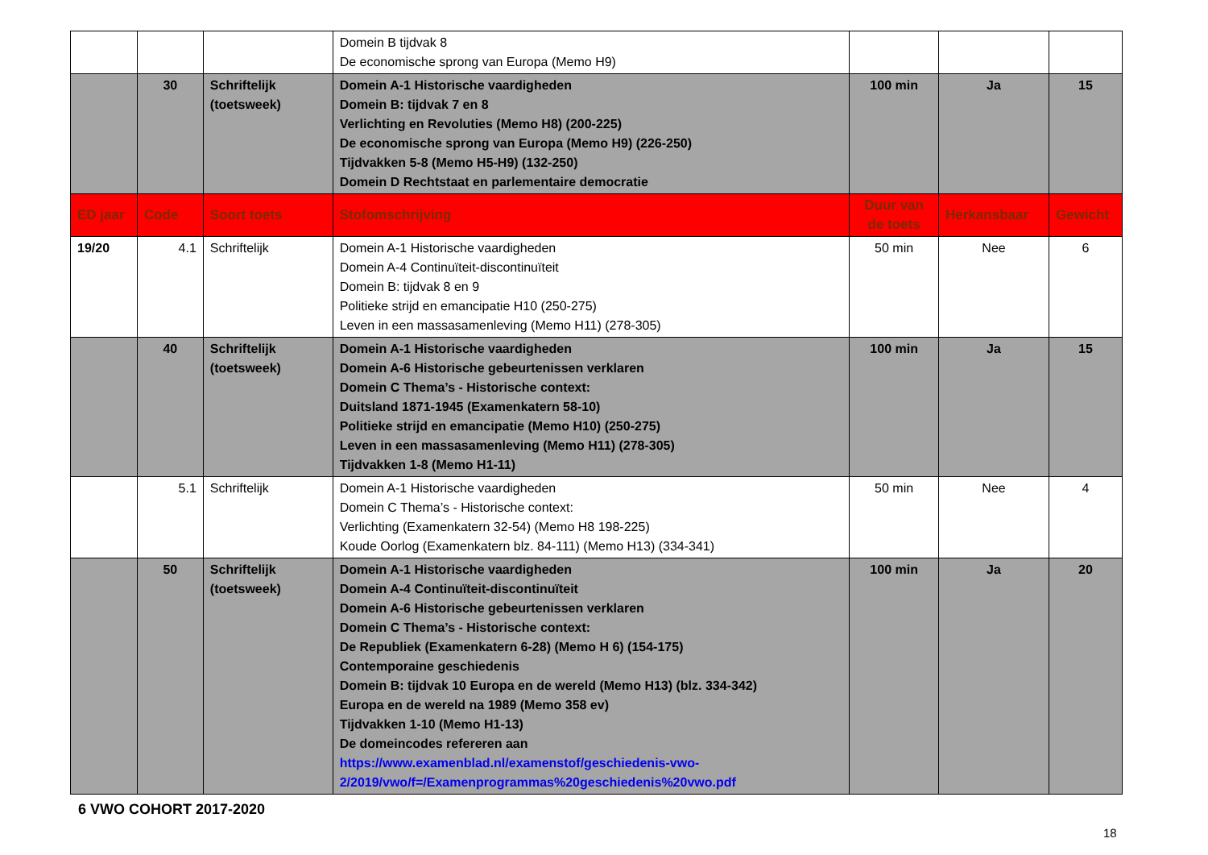| | | | Domein B tijdvak 8 De economische sprong van Europa (Memo H9) | | | |
| | 30 | Schriftelijk (toetsweek) | Domein A-1 Historische vaardigheden Domein B: tijdvak 7 en 8 Verlichting en Revoluties (Memo H8) (200-225) De economische sprong van Europa (Memo H9) (226-250) Tijdvakken 5-8 (Memo H5-H9) (132-250) Domein D Rechtstaat en parlementaire democratie | 100 min | Ja | 15 |
| ED jaar | Code | Soort toets | Stofomschrijving | Duur van de toets | Herkansbaar | Gewicht |
| 19/20 | 4.1 | Schriftelijk | Domein A-1 Historische vaardigheden Domein A-4 Continuïteit-discontinuïteit Domein B: tijdvak 8 en 9 Politieke strijd en emancipatie H10 (250-275) Leven in een massasamenleving (Memo H11) (278-305) | 50 min | Nee | 6 |
| | 40 | Schriftelijk (toetsweek) | Domein A-1 Historische vaardigheden Domein A-6 Historische gebeurtenissen verklaren Domein C Thema’s - Historische context: Duitsland 1871-1945 (Examenkatern 58-10) Politieke strijd en emancipatie (Memo H10) (250-275) Leven in een massasamenleving (Memo H11) (278-305) Tijdvakken 1-8 (Memo H1-11) | 100 min | Ja | 15 |
| | 5.1 | Schriftelijk | Domein A-1 Historische vaardigheden Domein C Thema’s - Historische context: Verlichting (Examenkatern 32-54) (Memo H8 198-225) Koude Oorlog (Examenkatern blz. 84-111) (Memo H13) (334-341) | 50 min | Nee | 4 |
| | 50 | Schriftelijk (toetsweek) | Domein A-1 Historische vaardigheden Domein A-4 Continuïteit-discontinuïteit Domein A-6 Historische gebeurtenissen verklaren Domein C Thema’s - Historische context: De Republiek (Examenkatern 6-28) (Memo H 6) (154-175) Contemporaine geschiedenis Domein B: tijdvak 10 Europa en de wereld (Memo H13) (blz. 334-342) Europa en de wereld na 1989 (Memo 358 ev) Tijdvakken 1-10 (Memo H1-13) De domeincodes refereren aan https://www.examenblad.nl/examenstof/geschiedenis-vwo-2/2019/vwo/f=/Examenprogrammas%20geschiedenis%20vwo.pdf | 100 min | Ja | 20 |
6 VWO COHORT 2017-2020
18